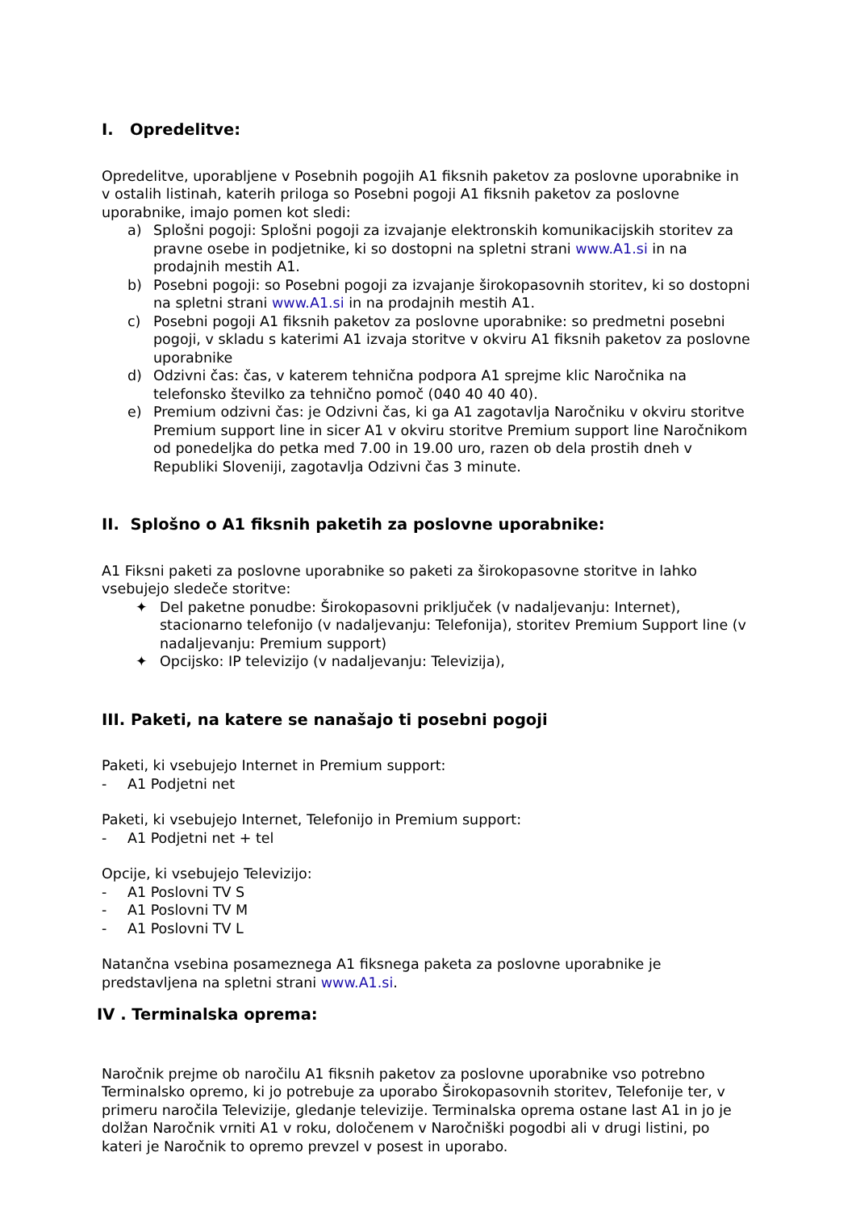I. Opredelitve:
Opredelitve, uporabljene v Posebnih pogojih A1 fiksnih paketov za poslovne uporabnike in v ostalih listinah, katerih priloga so Posebni pogoji A1 fiksnih paketov za poslovne uporabnike, imajo pomen kot sledi:
a) Splošni pogoji: Splošni pogoji za izvajanje elektronskih komunikacijskih storitev za pravne osebe in podjetnike, ki so dostopni na spletni strani www.A1.si in na prodajnih mestih A1.
b) Posebni pogoji: so Posebni pogoji za izvajanje širokopasovnih storitev, ki so dostopni na spletni strani www.A1.si in na prodajnih mestih A1.
c) Posebni pogoji A1 fiksnih paketov za poslovne uporabnike: so predmetni posebni pogoji, v skladu s katerimi A1 izvaja storitve v okviru A1 fiksnih paketov za poslovne uporabnike
d) Odzivni čas: čas, v katerem tehnična podpora A1 sprejme klic Naročnika na telefonsko številko za tehnično pomoč (040 40 40 40).
e) Premium odzivni čas: je Odzivni čas, ki ga A1 zagotavlja Naročniku v okviru storitve Premium support line in sicer A1 v okviru storitve Premium support line Naročnikom od ponedeljka do petka med 7.00 in 19.00 uro, razen ob dela prostih dneh v Republiki Sloveniji, zagotavlja Odzivni čas 3 minute.
II. Splošno o A1 fiksnih paketih za poslovne uporabnike:
A1 Fiksni paketi za poslovne uporabnike so paketi za širokopasovne storitve in lahko vsebujejo sledeče storitve:
✦ Del paketne ponudbe: Širokopasovni priključek (v nadaljevanju: Internet), stacionarno telefonijo (v nadaljevanju: Telefonija), storitev Premium Support line (v nadaljevanju: Premium support)
✦ Opcijsko: IP televizijo (v nadaljevanju: Televizija),
III. Paketi, na katere se nanašajo ti posebni pogoji
Paketi, ki vsebujejo Internet in Premium support:
- A1 Podjetni net
Paketi, ki vsebujejo Internet, Telefonijo in Premium support:
- A1 Podjetni net + tel
Opcije, ki vsebujejo Televizijo:
- A1 Poslovni TV S
- A1 Poslovni TV M
- A1 Poslovni TV L
Natančna vsebina posameznega A1 fiksnega paketa za poslovne uporabnike je predstavljena na spletni strani www.A1.si.
IV . Terminalska oprema:
Naročnik prejme ob naročilu A1 fiksnih paketov za poslovne uporabnike vso potrebno Terminalsko opremo, ki jo potrebuje za uporabo Širokopasovnih storitev, Telefonije ter, v primeru naročila Televizije, gledanje televizije. Terminalska oprema ostane last A1 in jo je dolžan Naročnik vrniti A1 v roku, določenem v Naročniški pogodbi ali v drugi listini, po kateri je Naročnik to opremo prevzel v posest in uporabo.